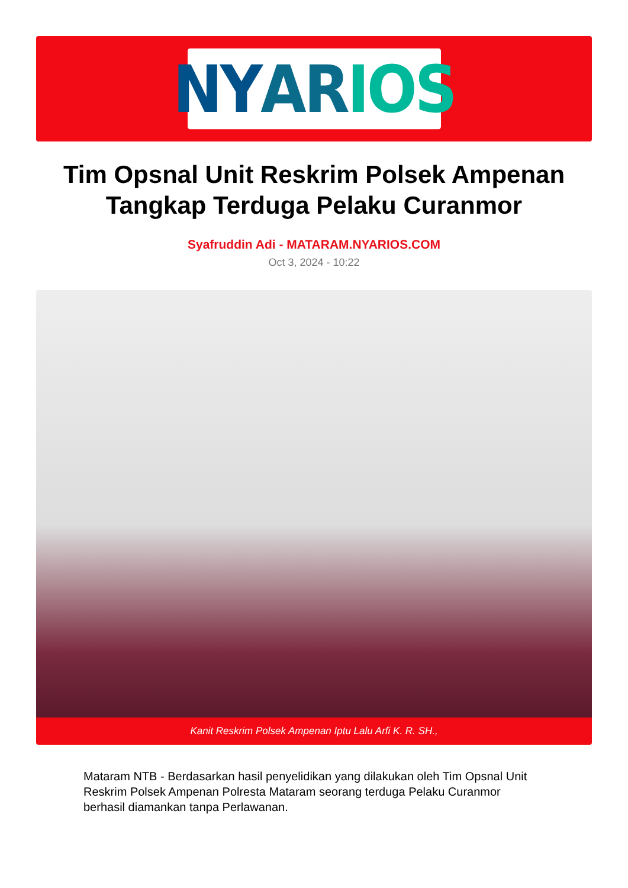NY AR IOS
Tim Opsnal Unit Reskrim Polsek Ampenan Tangkap Terduga Pelaku Curanmor
Syafruddin Adi - MATARAM.NYARIOS.COM
Oct 3, 2024 - 10:22
Kanit Reskrim Polsek Ampenan Iptu Lalu Arfi K. R. SH.,
Mataram NTB - Berdasarkan hasil penyelidikan yang dilakukan oleh Tim Opsnal Unit Reskrim Polsek Ampenan Polresta Mataram seorang terduga Pelaku Curanmor berhasil diamankan tanpa Perlawanan.